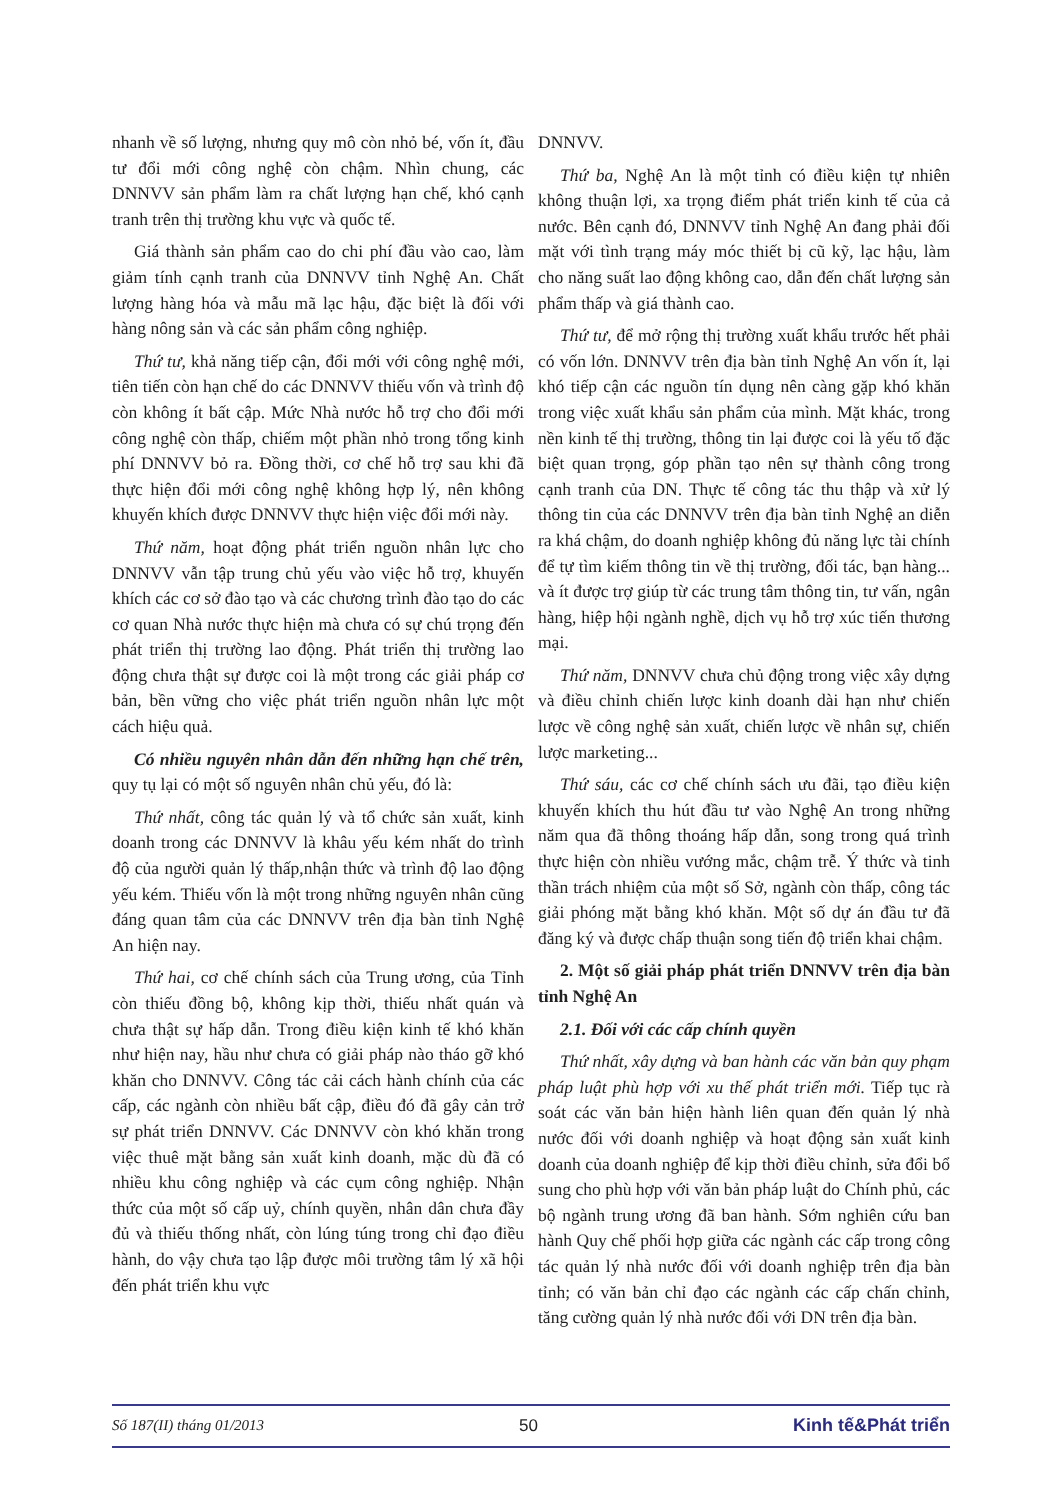nhanh về số lượng, nhưng quy mô còn nhỏ bé, vốn ít, đầu tư đổi mới công nghệ còn chậm. Nhìn chung, các DNNVV sản phẩm làm ra chất lượng hạn chế, khó cạnh tranh trên thị trường khu vực và quốc tế.
Giá thành sản phẩm cao do chi phí đầu vào cao, làm giảm tính cạnh tranh của DNNVV tỉnh Nghệ An. Chất lượng hàng hóa và mẫu mã lạc hậu, đặc biệt là đối với hàng nông sản và các sản phẩm công nghiệp.
Thứ tư, khả năng tiếp cận, đổi mới với công nghệ mới, tiên tiến còn hạn chế do các DNNVV thiếu vốn và trình độ còn không ít bất cập. Mức Nhà nước hỗ trợ cho đổi mới công nghệ còn thấp, chiếm một phần nhỏ trong tổng kinh phí DNNVV bỏ ra. Đồng thời, cơ chế hỗ trợ sau khi đã thực hiện đổi mới công nghệ không hợp lý, nên không khuyến khích được DNNVV thực hiện việc đổi mới này.
Thứ năm, hoạt động phát triển nguồn nhân lực cho DNNVV vẫn tập trung chủ yếu vào việc hỗ trợ, khuyến khích các cơ sở đào tạo và các chương trình đào tạo do các cơ quan Nhà nước thực hiện mà chưa có sự chú trọng đến phát triển thị trường lao động. Phát triển thị trường lao động chưa thật sự được coi là một trong các giải pháp cơ bản, bền vững cho việc phát triển nguồn nhân lực một cách hiệu quả.
Có nhiều nguyên nhân dẫn đến những hạn chế trên, quy tụ lại có một số nguyên nhân chủ yếu, đó là:
Thứ nhất, công tác quản lý và tổ chức sản xuất, kinh doanh trong các DNNVV là khâu yếu kém nhất do trình độ của người quản lý thấp,nhận thức và trình độ lao động yếu kém. Thiếu vốn là một trong những nguyên nhân cũng đáng quan tâm của các DNNVV trên địa bàn tỉnh Nghệ An hiện nay.
Thứ hai, cơ chế chính sách của Trung ương, của Tỉnh còn thiếu đồng bộ, không kịp thời, thiếu nhất quán và chưa thật sự hấp dẫn. Trong điều kiện kinh tế khó khăn như hiện nay, hầu như chưa có giải pháp nào tháo gỡ khó khăn cho DNNVV. Công tác cải cách hành chính của các cấp, các ngành còn nhiều bất cập, điều đó đã gây cản trở sự phát triển DNNVV. Các DNNVV còn khó khăn trong việc thuê mặt bằng sản xuất kinh doanh, mặc dù đã có nhiều khu công nghiệp và các cụm công nghiệp. Nhận thức của một số cấp uỷ, chính quyền, nhân dân chưa đầy đủ và thiếu thống nhất, còn lúng túng trong chỉ đạo điều hành, do vậy chưa tạo lập được môi trường tâm lý xã hội đến phát triển khu vực
DNNVV.
Thứ ba, Nghệ An là một tỉnh có điều kiện tự nhiên không thuận lợi, xa trọng điểm phát triển kinh tế của cả nước. Bên cạnh đó, DNNVV tỉnh Nghệ An đang phải đối mặt với tình trạng máy móc thiết bị cũ kỹ, lạc hậu, làm cho năng suất lao động không cao, dẫn đến chất lượng sản phẩm thấp và giá thành cao.
Thứ tư, để mở rộng thị trường xuất khẩu trước hết phải có vốn lớn. DNNVV trên địa bàn tỉnh Nghệ An vốn ít, lại khó tiếp cận các nguồn tín dụng nên càng gặp khó khăn trong việc xuất khẩu sản phẩm của mình. Mặt khác, trong nền kinh tế thị trường, thông tin lại được coi là yếu tố đặc biệt quan trọng, góp phần tạo nên sự thành công trong cạnh tranh của DN. Thực tế công tác thu thập và xử lý thông tin của các DNNVV trên địa bàn tỉnh Nghệ an diễn ra khá chậm, do doanh nghiệp không đủ năng lực tài chính để tự tìm kiếm thông tin về thị trường, đối tác, bạn hàng... và ít được trợ giúp từ các trung tâm thông tin, tư vấn, ngân hàng, hiệp hội ngành nghề, dịch vụ hỗ trợ xúc tiến thương mại.
Thứ năm, DNNVV chưa chủ động trong việc xây dựng và điều chỉnh chiến lược kinh doanh dài hạn như chiến lược về công nghệ sản xuất, chiến lược về nhân sự, chiến lược marketing...
Thứ sáu, các cơ chế chính sách ưu đãi, tạo điều kiện khuyến khích thu hút đầu tư vào Nghệ An trong những năm qua đã thông thoáng hấp dẫn, song trong quá trình thực hiện còn nhiều vướng mắc, chậm trễ. Ý thức và tinh thần trách nhiệm của một số Sở, ngành còn thấp, công tác giải phóng mặt bằng khó khăn. Một số dự án đầu tư đã đăng ký và được chấp thuận song tiến độ triển khai chậm.
2. Một số giải pháp phát triển DNNVV trên địa bàn tỉnh Nghệ An
2.1. Đối với các cấp chính quyền
Thứ nhất, xây dựng và ban hành các văn bản quy phạm pháp luật phù hợp với xu thế phát triển mới. Tiếp tục rà soát các văn bản hiện hành liên quan đến quản lý nhà nước đối với doanh nghiệp và hoạt động sản xuất kinh doanh của doanh nghiệp để kịp thời điều chỉnh, sửa đổi bổ sung cho phù hợp với văn bản pháp luật do Chính phủ, các bộ ngành trung ương đã ban hành. Sớm nghiên cứu ban hành Quy chế phối hợp giữa các ngành các cấp trong công tác quản lý nhà nước đối với doanh nghiệp trên địa bàn tỉnh; có văn bản chỉ đạo các ngành các cấp chấn chỉnh, tăng cường quản lý nhà nước đối với DN trên địa bàn.
Số 187(II) tháng 01/2013 50 Kinh tế&Phát triển